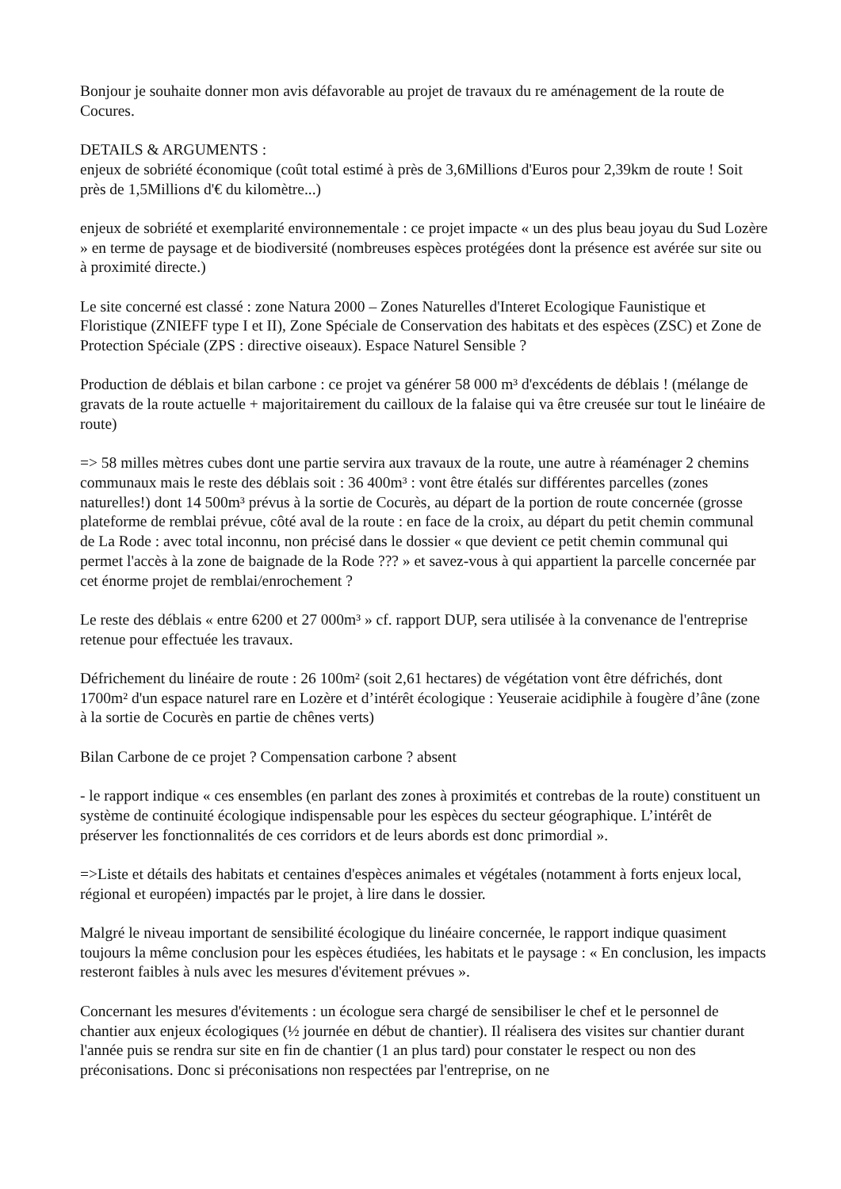Bonjour je souhaite donner mon avis défavorable au projet de travaux du re aménagement de la route de Cocures.
DETAILS & ARGUMENTS :
enjeux de sobriété économique (coût total estimé à près de 3,6Millions d'Euros pour 2,39km de route ! Soit près de 1,5Millions d'€ du kilomètre...)
enjeux de sobriété et exemplarité environnementale : ce projet impacte « un des plus beau joyau du Sud Lozère » en terme de paysage et de biodiversité (nombreuses espèces protégées dont la présence est avérée sur site ou à proximité directe.)
Le site concerné est classé : zone Natura 2000 – Zones Naturelles d'Interet Ecologique Faunistique et Floristique (ZNIEFF type I et II), Zone Spéciale de Conservation des habitats et des espèces (ZSC) et Zone de Protection Spéciale (ZPS : directive oiseaux). Espace Naturel Sensible ?
Production de déblais et bilan carbone : ce projet va générer 58 000 m³ d'excédents de déblais ! (mélange de gravats de la route actuelle + majoritairement du cailloux de la falaise qui va être creusée sur tout le linéaire de route)
=> 58 milles mètres cubes dont une partie servira aux travaux de la route, une autre à réaménager 2 chemins communaux mais le reste des déblais soit : 36 400m³ : vont être étalés sur différentes parcelles (zones naturelles!) dont 14 500m³ prévus à la sortie de Cocurès, au départ de la portion de route concernée (grosse plateforme de remblai prévue, côté aval de la route : en face de la croix, au départ du petit chemin communal de La Rode : avec total inconnu, non précisé dans le dossier « que devient ce petit chemin communal qui permet l'accès à la zone de baignade de la Rode ??? » et savez-vous à qui appartient la parcelle concernée par cet énorme projet de remblai/enrochement ?
Le reste des déblais « entre 6200 et 27 000m³ » cf. rapport DUP, sera utilisée à la convenance de l'entreprise retenue pour effectuée les travaux.
Défrichement du linéaire de route : 26 100m² (soit 2,61 hectares) de végétation vont être défrichés, dont 1700m² d'un espace naturel rare en Lozère et d’intérêt écologique : Yeuseraie acidiphile à fougère d’âne (zone à la sortie de Cocurès en partie de chênes verts)
Bilan Carbone de ce projet ? Compensation carbone ? absent
- le rapport indique « ces ensembles (en parlant des zones à proximités et contrebas de la route) constituent un système de continuité écologique indispensable pour les espèces du secteur géographique. L’intérêt de préserver les fonctionnalités de ces corridors et de leurs abords est donc primordial ».
=>Liste et détails des habitats et centaines d'espèces animales et végétales (notamment à forts enjeux local, régional et européen) impactés par le projet, à lire dans le dossier.
Malgré le niveau important de sensibilité écologique du linéaire concernée, le rapport indique quasiment toujours la même conclusion pour les espèces étudiées, les habitats et le paysage : « En conclusion, les impacts resteront faibles à nuls avec les mesures d'évitement prévues ».
Concernant les mesures d'évitements : un écologue sera chargé de sensibiliser le chef et le personnel de chantier aux enjeux écologiques (½ journée en début de chantier). Il réalisera des visites sur chantier durant l'année puis se rendra sur site en fin de chantier (1 an plus tard) pour constater le respect ou non des préconisations. Donc si préconisations non respectées par l'entreprise, on ne